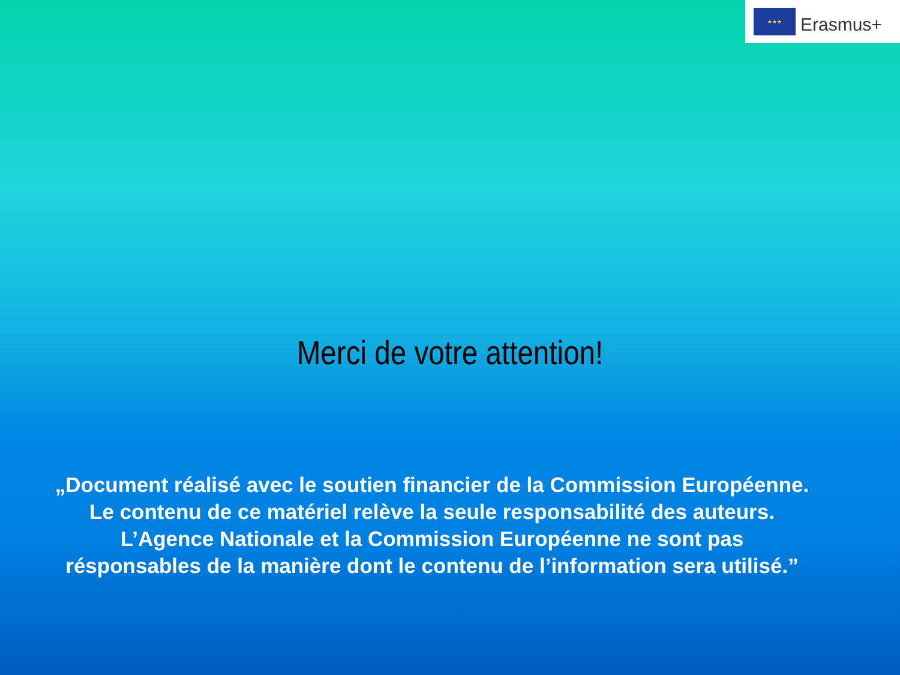★★★
Erasmus+
Merci de votre attention!
„Document réalisé avec le soutien financier de la Commission Européenne.
Le contenu de ce matériel relève la seule responsabilité des auteurs.
L’Agence Nationale et la Commission Européenne ne sont pas
résponsables de la manière dont le contenu de l’information sera utilisé.”